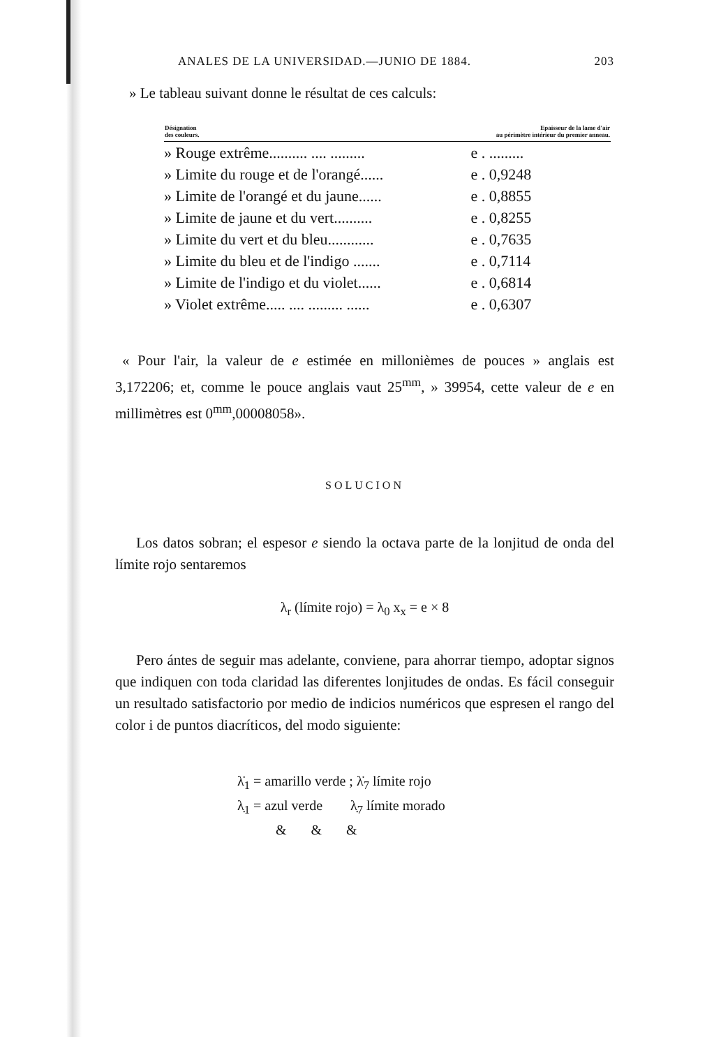ANALES DE LA UNIVERSIDAD.—JUNIO DE 1884. 203
» Le tableau suivant donne le résultat de ces calculs:
| Désignation des couleurs. | Epaisseur de la lame d'air au périmètre intérieur du premier anneau. |
| --- | --- |
| » Rouge extrême.......... .... ......... | e . ......... |
| » Limite du rouge et de l'orangé...... | e . 0,9248 |
| » Limite de l'orangé et du jaune...... | e . 0,8855 |
| » Limite de jaune et du vert.......... | e . 0,8255 |
| » Limite du vert et du bleu............ | e . 0,7635 |
| » Limite du bleu et de l'indigo ....... | e . 0,7114 |
| » Limite de l'indigo et du violet...... | e . 0,6814 |
| » Violet extrême..... .... ......... ...... | e . 0,6307 |
« Pour l'air, la valeur de e estimée en millonièmes de pouces » anglais est 3,172206; et, comme le pouce anglais vaut 25<sup>mm</sup>, » 39954, cette valeur de e en millimètres est 0<sup>mm</sup>,00008058».
SOLUCION
Los datos sobran; el espesor e siendo la octava parte de la lonjitud de onda del límite rojo sentaremos
λ<sub>r</sub> (límite rojo) = λ<sub>0</sub> x<sub>x</sub> = e × 8
Pero ántes de seguir mas adelante, conviene, para ahorrar tiempo, adoptar signos que indiquen con toda claridad las diferentes lonjitudes de ondas. Es fácil conseguir un resultado satisfactorio por medio de indicios numéricos que espresen el rango del color i de puntos diacríticos, del modo siguiente:
λ̇<sub>1</sub> = amarillo verde ; λ̇<sub>7</sub> límite rojo
λ̣<sub>1</sub> = azul verde λ̣<sub>7</sub> límite morado
& & &